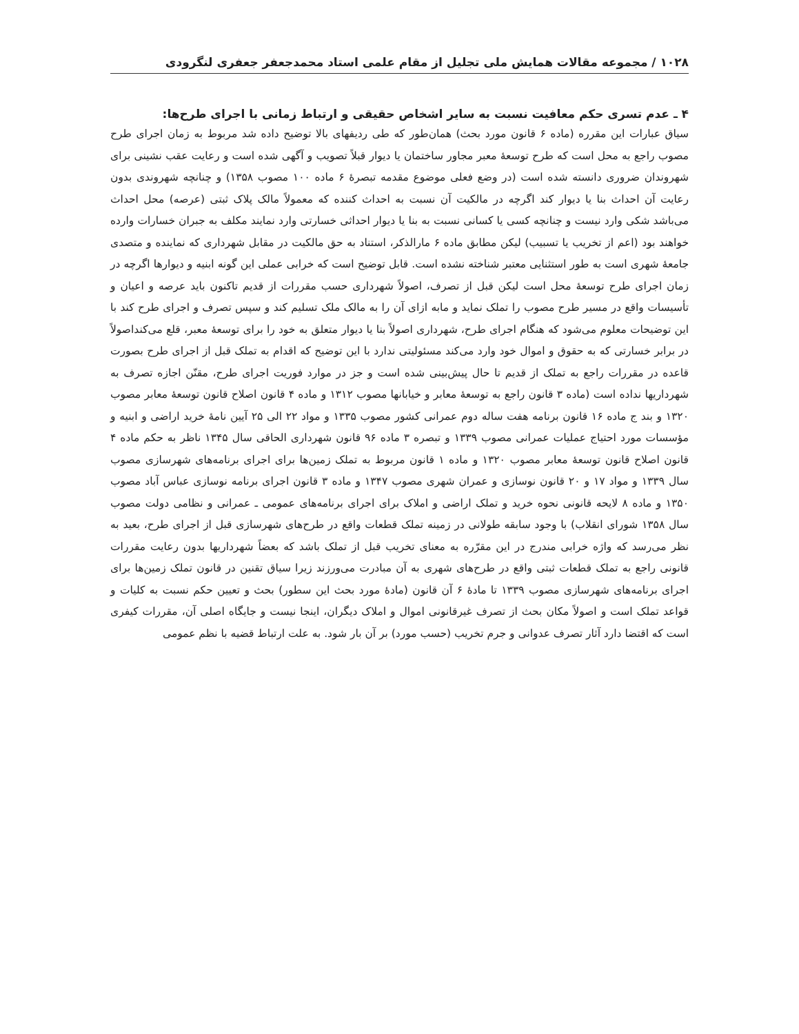۱۰۲۸ / مجموعه مقالات همایش ملی تجلیل از مقام علمی استاد محمدجعفر جعفری لنگرودی
۴ ـ عدم تسری حکم معافیت نسبت به سایر اشخاص حقیقی و ارتباط زمانی با اجرای طرح‌ها:
سیاق عبارات این مقرره (ماده ۶ قانون مورد بحث) همان‌طور که طی ردیفهای بالا توضیح داده شد مربوط به زمان اجرای طرح مصوب راجع به محل است که طرح توسعهٔ معبر مجاور ساختمان یا دیوار قبلاً تصویب و آگهی شده است و رعایت عقب نشینی برای شهروندان ضروری دانسته شده است (در وضع فعلی موضوع مقدمه تبصرهٔ ۶ ماده ۱۰۰ مصوب ۱۳۵۸) و چنانچه شهروندی بدون رعایت آن احداث بنا یا دیوار کند اگرچه در مالکیت آن نسبت به احداث کننده که معمولاً مالک پلاک ثبتی (عرصه) محل احداث می‌باشد شکی وارد نیست و چنانچه کسی یا کسانی نسبت به بنا یا دیوار احداثی خسارتی وارد نمایند مکلف به جبران خسارات وارده خواهند بود (اعم از تخریب یا تسبیب) لیکن مطابق ماده ۶ مارالذکر، استناد به حق مالکیت در مقابل شهرداری که نماینده و متصدی جامعهٔ شهری است به طور استثنایی معتبر شناخته نشده است. قابل توضیح است که خرابی عملی این گونه ابنیه و دیوارها اگرچه در زمان اجرای طرح توسعهٔ محل است لیکن قبل از تصرف، اصولاً شهرداری حسب مقررات از قدیم تاکنون باید عرصه و اعیان و تأسیسات واقع در مسیر طرح مصوب را تملک نماید و مابه ازای آن را به مالک ملک تسلیم کند و سپس تصرف و اجرای طرح کند با این توضیحات معلوم می‌شود که هنگام اجرای طرح، شهرداری اصولاً بنا یا دیوار متعلق به خود را برای توسعهٔ معبر، قلع می‌کنداصولاً در برابر خسارتی که به حقوق و اموال خود وارد می‌کند مسئولیتی ندارد با این توضیح که اقدام به تملک قبل از اجرای طرح بصورت قاعده در مقررات راجع به تملک از قدیم تا حال پیش‌بینی شده است و جز در موارد فوریت اجرای طرح، مقنّن اجازه تصرف به شهرداریها نداده است (ماده ۳ قانون راجع به توسعهٔ معابر و خیابانها مصوب ۱۳۱۲ و ماده ۴ قانون اصلاح قانون توسعهٔ معابر مصوب ۱۳۲۰ و بند ج ماده ۱۶ قانون برنامه هفت ساله دوم عمرانی کشور مصوب ۱۳۳۵ و مواد ۲۲ الی ۲۵ آیین نامهٔ خرید اراضی و ابنیه و مؤسسات مورد احتیاج عملیات عمرانی مصوب ۱۳۳۹ و تبصره ۳ ماده ۹۶ قانون شهرداری الحاقی سال ۱۳۴۵ ناظر به حکم ماده ۴ قانون اصلاح قانون توسعهٔ معابر مصوب ۱۳۲۰ و ماده ۱ قانون مربوط به تملک زمین‌ها برای اجرای برنامه‌های شهرسازی مصوب سال ۱۳۳۹ و مواد ۱۷ و ۲۰ قانون نوسازی و عمران شهری مصوب ۱۳۴۷ و ماده ۳ قانون اجرای برنامه نوسازی عباس آباد مصوب ۱۳۵۰ و ماده ۸ لایحه قانونی نحوه خرید و تملک اراضی و املاک برای اجرای برنامه‌های عمومی ـ عمرانی و نظامی دولت مصوب سال ۱۳۵۸ شورای انقلاب) با وجود سابقه طولانی در زمینه تملک قطعات واقع در طرح‌های شهرسازی قبل از اجرای طرح، بعید به نظر می‌رسد که واژه خرابی مندرج در این مقرّره به معنای تخریب قبل از تملک باشد که بعضاً شهرداریها بدون رعایت مقررات قانونی راجع به تملک قطعات ثبتی واقع در طرح‌های شهری به آن مبادرت می‌ورزند زیرا سیاق تقنین در قانون تملک زمین‌ها برای اجرای برنامه‌های شهرسازی مصوب ۱۳۳۹ تا مادهٔ ۶ آن قانون (مادهٔ مورد بحث این سطور) بحث و تعیین حکم نسبت به کلیات و قواعد تملک است و اصولاً مکان بحث از تصرف غیرقانونی اموال و املاک دیگران، اینجا نیست و جایگاه اصلی آن، مقررات کیفری است که اقتضا دارد آثار تصرف عدوانی و جرم تخریب (حسب مورد) بر آن بار شود. به علت ارتباط قضیه با نظم عمومی